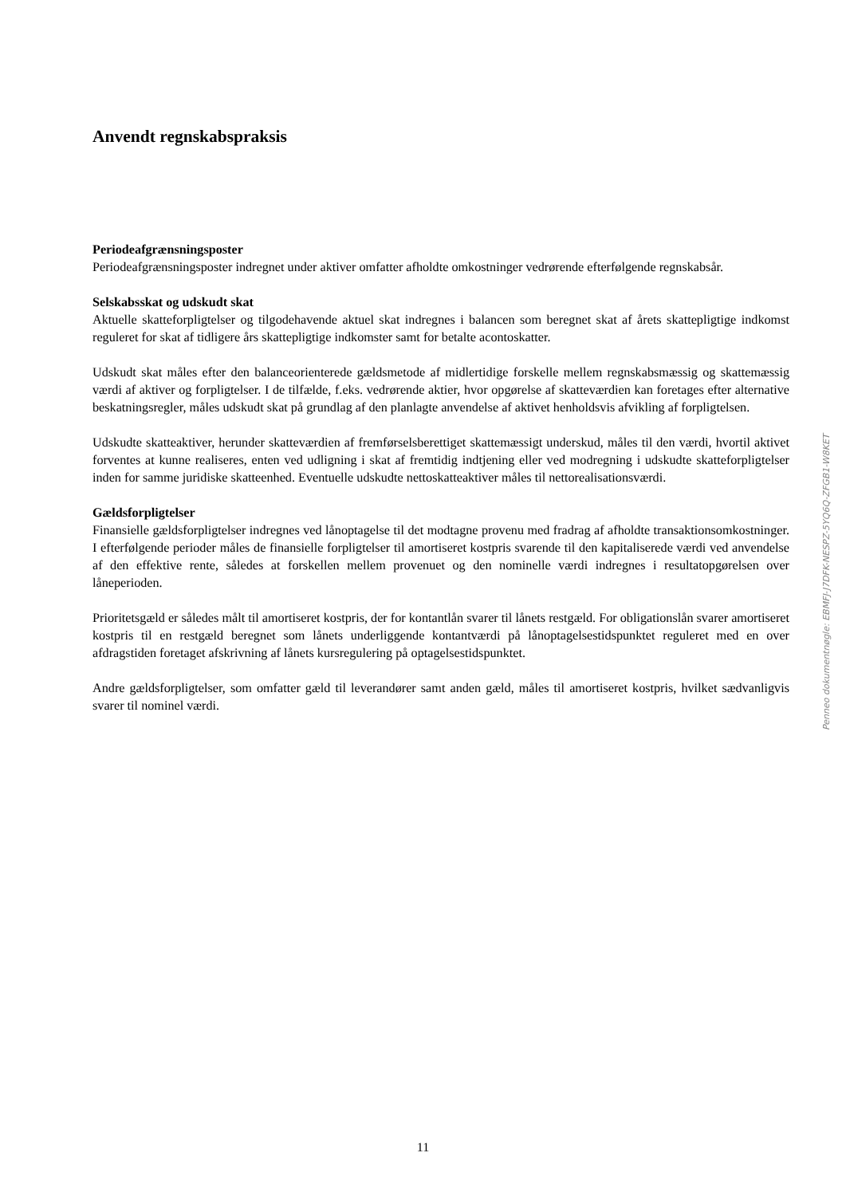Anvendt regnskabspraksis
Periodeafgrænsningsposter
Periodeafgrænsningsposter indregnet under aktiver omfatter afholdte omkostninger vedrørende efterfølgende regnskabsår.
Selskabsskat og udskudt skat
Aktuelle skatteforpligtelser og tilgodehavende aktuel skat indregnes i balancen som beregnet skat af årets skattepligtige indkomst reguleret for skat af tidligere års skattepligtige indkomster samt for betalte acontoskatter.
Udskudt skat måles efter den balanceorienterede gældsmetode af midlertidige forskelle mellem regnskabsmæssig og skattemæssig værdi af aktiver og forpligtelser. I de tilfælde, f.eks. vedrørende aktier, hvor opgørelse af skatteværdien kan foretages efter alternative beskatningsregler, måles udskudt skat på grundlag af den planlagte anvendelse af aktivet henholdsvis afvikling af forpligtelsen.
Udskudte skatteaktiver, herunder skatteværdien af fremførselsberettiget skattemæssigt underskud, måles til den værdi, hvortil aktivet forventes at kunne realiseres, enten ved udligning i skat af fremtidig indtjening eller ved modregning i udskudte skatteforpligtelser inden for samme juridiske skatteenhed. Eventuelle udskudte nettoskatteaktiver måles til nettorealisationsværdi.
Gældsforpligtelser
Finansielle gældsforpligtelser indregnes ved lånoptagelse til det modtagne provenu med fradrag af afholdte transaktionsomkostninger. I efterfølgende perioder måles de finansielle forpligtelser til amortiseret kostpris svarende til den kapitaliserede værdi ved anvendelse af den effektive rente, således at forskellen mellem provenuet og den nominelle værdi indregnes i resultatopgørelsen over låneperioden.
Prioritetsgæld er således målt til amortiseret kostpris, der for kontantlån svarer til lånets restgæld. For obligationslån svarer amortiseret kostpris til en restgæld beregnet som lånets underliggende kontantværdi på lånoptagelsestidspunktet reguleret med en over afdragstiden foretaget afskrivning af lånets kursregulering på optagelsestidspunktet.
Andre gældsforpligtelser, som omfatter gæld til leverandører samt anden gæld, måles til amortiseret kostpris, hvilket sædvanligvis svarer til nominel værdi.
Penneo dokumentnøgle: EBMFJ-J7DFK-NESPZ-5YQ6Q-ZFGB1-W8KET
11